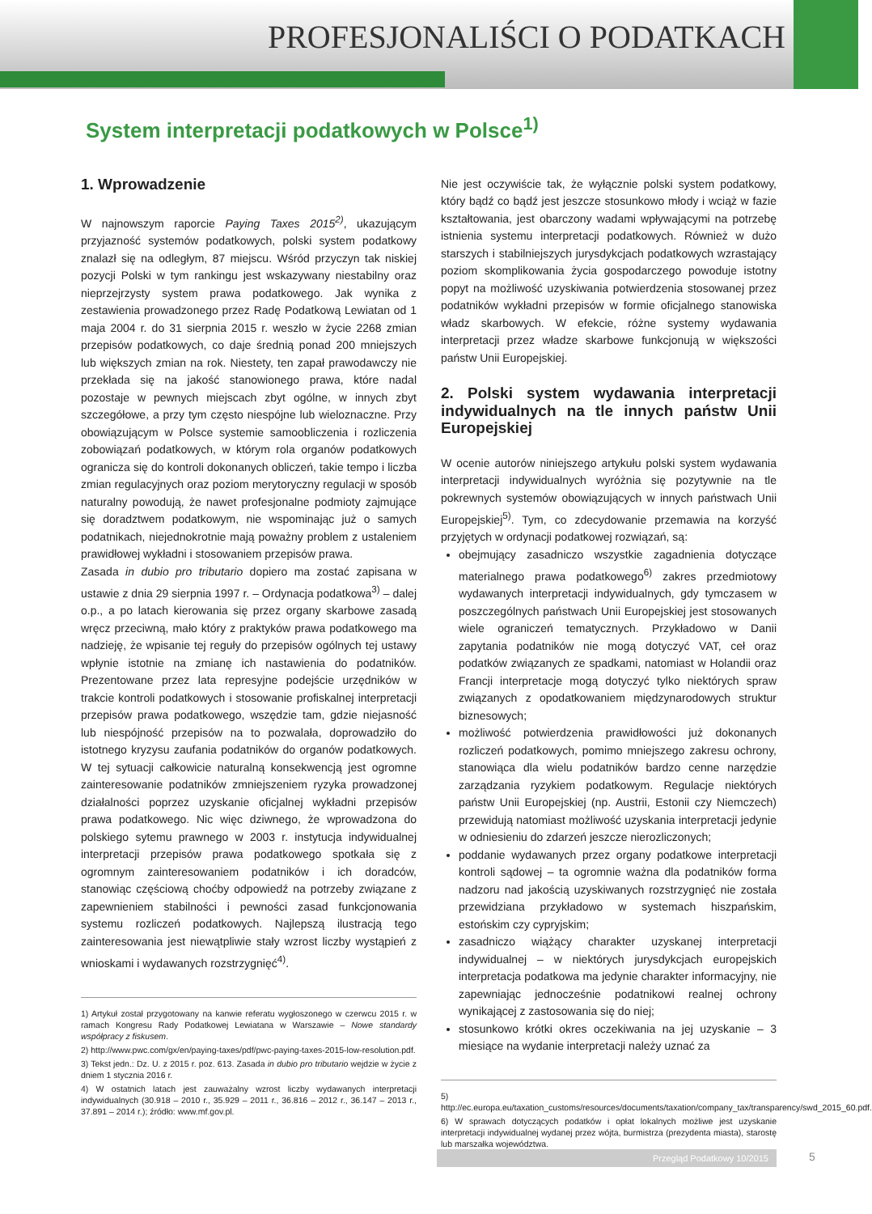PROFESJONALIŚCI O PODATKACH
System interpretacji podatkowych w Polsce<sup>1)</sup>
1. Wprowadzenie
W najnowszym raporcie Paying Taxes 2015<sup>2)</sup>, ukazującym przyjazność systemów podatkowych, polski system podatkowy znalazł się na odległym, 87 miejscu. Wśród przyczyn tak niskiej pozycji Polski w tym rankingu jest wskazywany niestabilny oraz nieprzejrzysty system prawa podatkowego. Jak wynika z zestawienia prowadzonego przez Radę Podatkową Lewiatan od 1 maja 2004 r. do 31 sierpnia 2015 r. weszło w życie 2268 zmian przepisów podatkowych, co daje średnią ponad 200 mniejszych lub większych zmian na rok. Niestety, ten zapał prawodawczy nie przekłada się na jakość stanowionego prawa, które nadal pozostaje w pewnych miejscach zbyt ogólne, w innych zbyt szczegółowe, a przy tym często niespójne lub wieloznaczne. Przy obowiązującym w Polsce systemie samoobliczenia i rozliczenia zobowiązań podatkowych, w którym rola organów podatkowych ogranicza się do kontroli dokonanych obliczeń, takie tempo i liczba zmian regulacyjnych oraz poziom merytoryczny regulacji w sposób naturalny powodują, że nawet profesjonalne podmioty zajmujące się doradztwem podatkowym, nie wspominając już o samych podatnikach, niejednokrotnie mają poważny problem z ustaleniem prawidłowej wykładni i stosowaniem przepisów prawa.
Zasada in dubio pro tributario dopiero ma zostać zapisana w ustawie z dnia 29 sierpnia 1997 r. – Ordynacja podatkowa<sup>3)</sup> – dalej o.p., a po latach kierowania się przez organy skarbowe zasadą wręcz przeciwną, mało który z praktyków prawa podatkowego ma nadzieję, że wpisanie tej reguły do przepisów ogólnych tej ustawy wpłynie istotnie na zmianę ich nastawienia do podatników. Prezentowane przez lata represyjne podejście urzędników w trakcie kontroli podatkowych i stosowanie profiskalnej interpretacji przepisów prawa podatkowego, wszędzie tam, gdzie niejasność lub niespójność przepisów na to pozwalała, doprowadziło do istotnego kryzysu zaufania podatników do organów podatkowych. W tej sytuacji całkowicie naturalną konsekwencją jest ogromne zainteresowanie podatników zmniejszeniem ryzyka prowadzonej działalności poprzez uzyskanie oficjalnej wykładni przepisów prawa podatkowego. Nic więc dziwnego, że wprowadzona do polskiego sytemu prawnego w 2003 r. instytucja indywidualnej interpretacji przepisów prawa podatkowego spotkała się z ogromnym zainteresowaniem podatników i ich doradców, stanowiąc częściową choćby odpowiedź na potrzeby związane z zapewnieniem stabilności i pewności zasad funkcjonowania systemu rozliczeń podatkowych. Najlepszą ilustracją tego zainteresowania jest niewątpliwie stały wzrost liczby wystąpień z wnioskami i wydawanych rozstrzygnięć<sup>4)</sup>.
1) Artykuł został przygotowany na kanwie referatu wygłoszonego w czerwcu 2015 r. w ramach Kongresu Rady Podatkowej Lewiatana w Warszawie – Nowe standardy współpracy z fiskusem.
2) http://www.pwc.com/gx/en/paying-taxes/pdf/pwc-paying-taxes-2015-low-resolution.pdf.
3) Tekst jedn.: Dz. U. z 2015 r. poz. 613. Zasada in dubio pro tributario wejdzie w życie z dniem 1 stycznia 2016 r.
4) W ostatnich latach jest zauważalny wzrost liczby wydawanych interpretacji indywidualnych (30.918 – 2010 r., 35.929 – 2011 r., 36.816 – 2012 r., 36.147 – 2013 r., 37.891 – 2014 r.); źródło: www.mf.gov.pl.
Nie jest oczywiście tak, że wyłącznie polski system podatkowy, który bądź co bądź jest jeszcze stosunkowo młody i wciąż w fazie kształtowania, jest obarczony wadami wpływającymi na potrzebę istnienia systemu interpretacji podatkowych. Również w dużo starszych i stabilniejszych jurysdykcjach podatkowych wzrastający poziom skomplikowania życia gospodarczego powoduje istotny popyt na możliwość uzyskiwania potwierdzenia stosowanej przez podatników wykładni przepisów w formie oficjalnego stanowiska władz skarbowych. W efekcie, różne systemy wydawania interpretacji przez władze skarbowe funkcjonują w większości państw Unii Europejskiej.
2. Polski system wydawania interpretacji indywidualnych na tle innych państw Unii Europejskiej
W ocenie autorów niniejszego artykułu polski system wydawania interpretacji indywidualnych wyróżnia się pozytywnie na tle pokrewnych systemów obowiązujących w innych państwach Unii Europejskiej<sup>5)</sup>. Tym, co zdecydowanie przemawia na korzyść przyjętych w ordynacji podatkowej rozwiązań, są:
obejmujący zasadniczo wszystkie zagadnienia dotyczące materialnego prawa podatkowego<sup>6)</sup> zakres przedmiotowy wydawanych interpretacji indywidualnych, gdy tymczasem w poszczególnych państwach Unii Europejskiej jest stosowanych wiele ograniczeń tematycznych. Przykładowo w Danii zapytania podatników nie mogą dotyczyć VAT, ceł oraz podatków związanych ze spadkami, natomiast w Holandii oraz Francji interpretacje mogą dotyczyć tylko niektórych spraw związanych z opodatkowaniem międzynarodowych struktur biznesowych;
możliwość potwierdzenia prawidłowości już dokonanych rozliczeń podatkowych, pomimo mniejszego zakresu ochrony, stanowiąca dla wielu podatników bardzo cenne narzędzie zarządzania ryzykiem podatkowym. Regulacje niektórych państw Unii Europejskiej (np. Austrii, Estonii czy Niemczech) przewidują natomiast możliwość uzyskania interpretacji jedynie w odniesieniu do zdarzeń jeszcze nierozliczonych;
poddanie wydawanych przez organy podatkowe interpretacji kontroli sądowej – ta ogromnie ważna dla podatników forma nadzoru nad jakością uzyskiwanych rozstrzygnięć nie została przewidziana przykładowo w systemach hiszpańskim, estońskim czy cypryjskim;
zasadniczo wiążący charakter uzyskanej interpretacji indywidualnej – w niektórych jurysdykcjach europejskich interpretacja podatkowa ma jedynie charakter informacyjny, nie zapewniając jednocześnie podatnikowi realnej ochrony wynikającej z zastosowania się do niej;
stosunkowo krótki okres oczekiwania na jej uzyskanie – 3 miesiące na wydanie interpretacji należy uznać za
5) http://ec.europa.eu/taxation_customs/resources/documents/taxation/company_tax/transparency/swd_2015_60.pdf.
6) W sprawach dotyczących podatków i opłat lokalnych możliwe jest uzyskanie interpretacji indywidualnej wydanej przez wójta, burmistrza (prezydenta miasta), starostę lub marszałka województwa.
Przegląd Podatkowy 10/2015 5